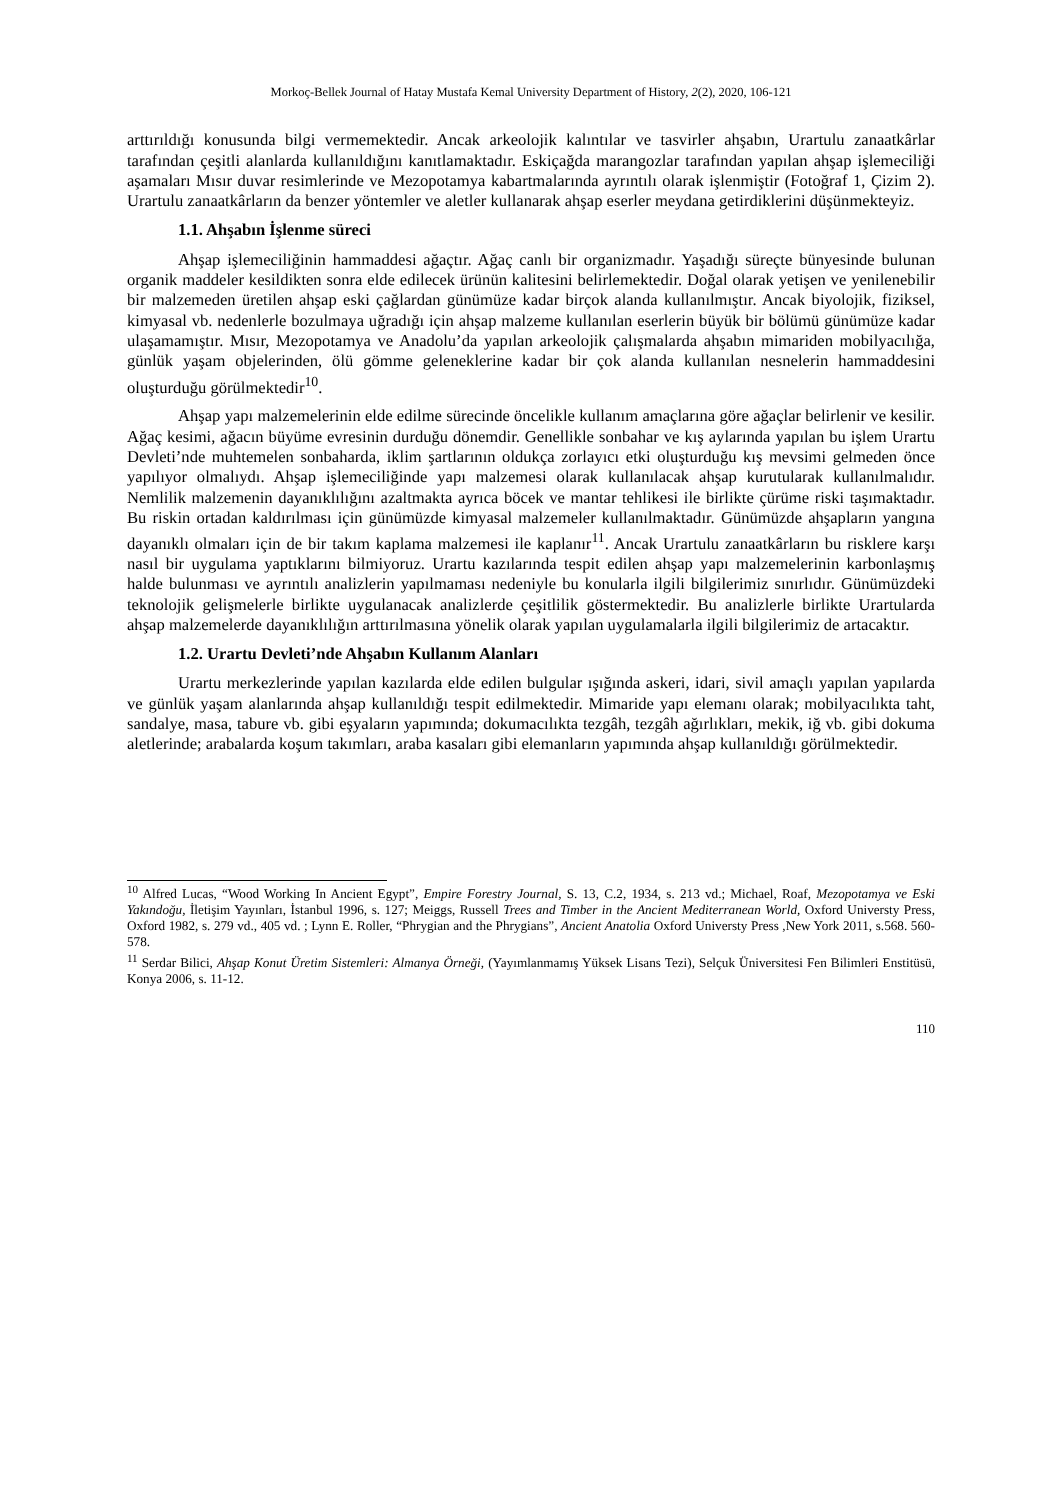Morkoç-Bellek Journal of Hatay Mustafa Kemal University Department of History, 2(2), 2020, 106-121
arttırıldığı konusunda bilgi vermemektedir. Ancak arkeolojik kalıntılar ve tasvirler ahşabın, Urartulu zanaatkârlar tarafından çeşitli alanlarda kullanıldığını kanıtlamaktadır. Eskiçağda marangozlar tarafından yapılan ahşap işlemeciliği aşamaları Mısır duvar resimlerinde ve Mezopotamya kabartmalarında ayrıntılı olarak işlenmiştir (Fotoğraf 1, Çizim 2). Urartulu zanaatkârların da benzer yöntemler ve aletler kullanarak ahşap eserler meydana getirdiklerini düşünmekteyiz.
1.1. Ahşabın İşlenme süreci
Ahşap işlemeciliğinin hammaddesi ağaçtır. Ağaç canlı bir organizmadır. Yaşadığı süreçte bünyesinde bulunan organik maddeler kesildikten sonra elde edilecek ürünün kalitesini belirlemektedir. Doğal olarak yetişen ve yenilenebilir bir malzemeden üretilen ahşap eski çağlardan günümüze kadar birçok alanda kullanılmıştır. Ancak biyolojik, fiziksel, kimyasal vb. nedenlerle bozulmaya uğradığı için ahşap malzeme kullanılan eserlerin büyük bir bölümü günümüze kadar ulaşamamıştır. Mısır, Mezopotamya ve Anadolu’da yapılan arkeolojik çalışmalarda ahşabın mimariden mobilyacılığa, günlük yaşam objelerinden, ölü gömme geleneklerine kadar bir çok alanda kullanılan nesnelerin hammaddesini oluşturduğu görülmektedir<sup>10</sup>.
Ahşap yapı malzemelerinin elde edilme sürecinde öncelikle kullanım amaçlarına göre ağaçlar belirlenir ve kesilir. Ağaç kesimi, ağacın büyüme evresinin durduğu dönemdir. Genellikle sonbahar ve kış aylarında yapılan bu işlem Urartu Devleti’nde muhtemelen sonbaharda, iklim şartlarının oldukça zorlayıcı etki oluşturduğu kış mevsimi gelmeden önce yapılıyor olmalıydı. Ahşap işlemeciliğinde yapı malzemesi olarak kullanılacak ahşap kurutularak kullanılmalıdır. Nemlilik malzemenin dayanıklılığını azaltmakta ayrıca böcek ve mantar tehlikesi ile birlikte çürüme riski taşımaktadır. Bu riskin ortadan kaldırılması için günümüzde kimyasal malzemeler kullanılmaktadır. Günümüzde ahşapların yangına dayanıklı olmaları için de bir takım kaplama malzemesi ile kaplanır<sup>11</sup>. Ancak Urartulu zanaatkârların bu risklere karşı nasıl bir uygulama yaptıklarını bilmiyoruz. Urartu kazılarında tespit edilen ahşap yapı malzemelerinin karbonlaşmış halde bulunması ve ayrıntılı analizlerin yapılmaması nedeniyle bu konularla ilgili bilgilerimiz sınırlıdır. Günümüzdeki teknolojik gelişmelerle birlikte uygulanacak analizlerde çeşitlilik göstermektedir. Bu analizlerle birlikte Urartularda ahşap malzemelerde dayanıklılığın arttırılmasına yönelik olarak yapılan uygulamalarla ilgili bilgilerimiz de artacaktır.
1.2. Urartu Devleti’nde Ahşabın Kullanım Alanları
Urartu merkezlerinde yapılan kazılarda elde edilen bulgular ışığında askeri, idari, sivil amaçlı yapılan yapılarda ve günlük yaşam alanlarında ahşap kullanıldığı tespit edilmektedir. Mimaride yapı elemanı olarak; mobilyacılıkta taht, sandalye, masa, tabure vb. gibi eşyaların yapımında; dokumacılıkta tezgâh, tezgâh ağırlıkları, mekik, iğ vb. gibi dokuma aletlerinde; arabalarda koşum takımları, araba kasaları gibi elemanların yapımında ahşap kullanıldığı görülmektedir.
<sup>10</sup> Alfred Lucas, “Wood Working In Ancient Egypt”, Empire Forestry Journal, S. 13, C.2, 1934, s. 213 vd.; Michael, Roaf, Mezopotamya ve Eski Yakındoğu, İletişim Yayınları, İstanbul 1996, s. 127; Meiggs, Russell Trees and Timber in the Ancient Mediterranean World, Oxford Universty Press, Oxford 1982, s. 279 vd., 405 vd. ; Lynn E. Roller, “Phrygian and the Phrygians”, Ancient Anatolia Oxford Universty Press ,New York 2011, s.568. 560-578.
<sup>11</sup> Serdar Bilici, Ahşap Konut Üretim Sistemleri: Almanya Örneği, (Yayımlanmamış Yüksek Lisans Tezi), Selçuk Üniversitesi Fen Bilimleri Enstitüsü, Konya 2006, s. 11-12.
110